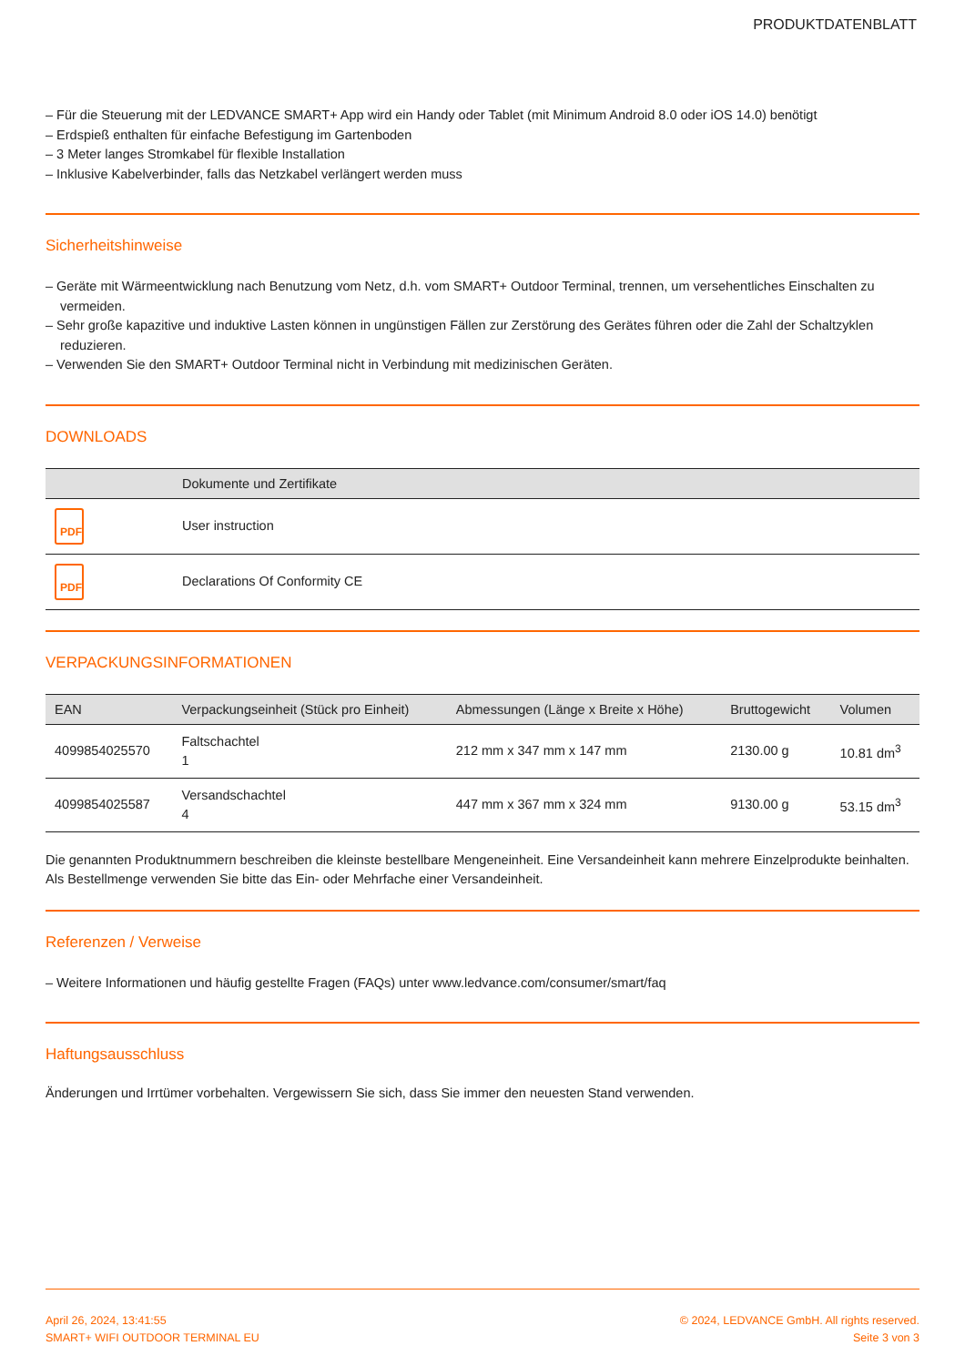PRODUKTDATENBLATT
– Für die Steuerung mit der LEDVANCE SMART+ App wird ein Handy oder Tablet (mit Minimum Android 8.0 oder iOS 14.0) benötigt
– Erdspieß enthalten für einfache Befestigung im Gartenboden
– 3 Meter langes Stromkabel für flexible Installation
– Inklusive Kabelverbinder, falls das Netzkabel verlängert werden muss
Sicherheitshinweise
– Geräte mit Wärmeentwicklung nach Benutzung vom Netz, d.h. vom SMART+ Outdoor Terminal, trennen, um versehentliches Einschalten zu vermeiden.
– Sehr große kapazitive und induktive Lasten können in ungünstigen Fällen zur Zerstörung des Gerätes führen oder die Zahl der Schaltzyklen reduzieren.
– Verwenden Sie den SMART+ Outdoor Terminal nicht in Verbindung mit medizinischen Geräten.
DOWNLOADS
| | Dokumente und Zertifikate |
| --- | --- |
| PDF | User instruction |
| PDF | Declarations Of Conformity CE |
VERPACKUNGSINFORMATIONEN
| EAN | Verpackungseinheit (Stück pro Einheit) | Abmessungen (Länge x Breite x Höhe) | Bruttogewicht | Volumen |
| --- | --- | --- | --- | --- |
| 4099854025570 | Faltschachtel 1 | 212 mm x 347 mm x 147 mm | 2130.00 g | 10.81 dm<sup>3</sup> |
| 4099854025587 | Versandschachtel 4 | 447 mm x 367 mm x 324 mm | 9130.00 g | 53.15 dm<sup>3</sup> |
Die genannten Produktnummern beschreiben die kleinste bestellbare Mengeneinheit. Eine Versandeinheit kann mehrere Einzelprodukte beinhalten. Als Bestellmenge verwenden Sie bitte das Ein- oder Mehrfache einer Versandeinheit.
Referenzen / Verweise
– Weitere Informationen und häufig gestellte Fragen (FAQs) unter www.ledvance.com/consumer/smart/faq
Haftungsausschluss
Änderungen und Irrtümer vorbehalten. Vergewissern Sie sich, dass Sie immer den neuesten Stand verwenden.
April 26, 2024, 13:41:55
SMART+ WIFI OUTDOOR TERMINAL EU
© 2024, LEDVANCE GmbH. All rights reserved.
Seite 3 von 3